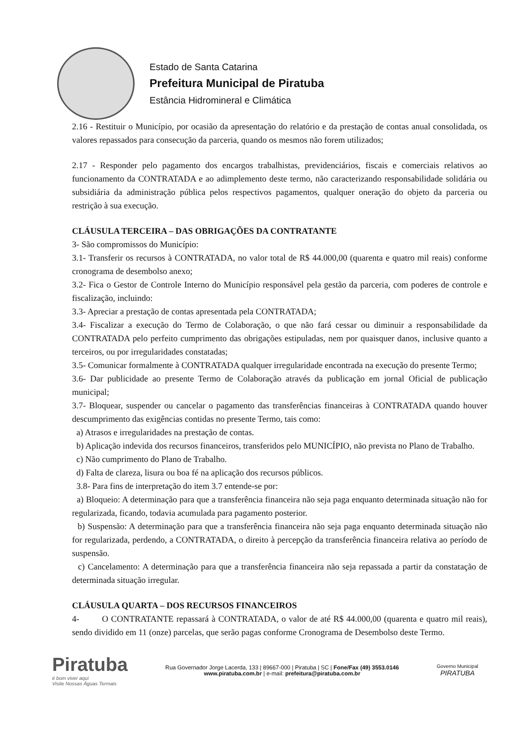Estado de Santa Catarina
Prefeitura Municipal de Piratuba
Estância Hidromineral e Climática
2.16 - Restituir o Município, por ocasião da apresentação do relatório e da prestação de contas anual consolidada, os valores repassados para consecução da parceria, quando os mesmos não forem utilizados;
2.17 - Responder pelo pagamento dos encargos trabalhistas, previdenciários, fiscais e comerciais relativos ao funcionamento da CONTRATADA e ao adimplemento deste termo, não caracterizando responsabilidade solidária ou subsidiária da administração pública pelos respectivos pagamentos, qualquer oneração do objeto da parceria ou restrição à sua execução.
CLÁUSULA TERCEIRA – DAS OBRIGAÇÕES DA CONTRATANTE
3- São compromissos do Município:
3.1- Transferir os recursos à CONTRATADA, no valor total de R$ 44.000,00 (quarenta e quatro mil reais) conforme cronograma de desembolso anexo;
3.2- Fica o Gestor de Controle Interno do Município responsável pela gestão da parceria, com poderes de controle e fiscalização, incluindo:
3.3- Apreciar a prestação de contas apresentada pela CONTRATADA;
3.4- Fiscalizar a execução do Termo de Colaboração, o que não fará cessar ou diminuir a responsabilidade da CONTRATADA pelo perfeito cumprimento das obrigações estipuladas, nem por quaisquer danos, inclusive quanto a terceiros, ou por irregularidades constatadas;
3.5- Comunicar formalmente à CONTRATADA qualquer irregularidade encontrada na execução do presente Termo;
3.6- Dar publicidade ao presente Termo de Colaboração através da publicação em jornal Oficial de publicação municipal;
3.7- Bloquear, suspender ou cancelar o pagamento das transferências financeiras à CONTRATADA quando houver descumprimento das exigências contidas no presente Termo, tais como:
a) Atrasos e irregularidades na prestação de contas.
b) Aplicação indevida dos recursos financeiros, transferidos pelo MUNICÍPIO, não prevista no Plano de Trabalho.
c) Não cumprimento do Plano de Trabalho.
d) Falta de clareza, lisura ou boa fé na aplicação dos recursos públicos.
3.8- Para fins de interpretação do item 3.7 entende-se por:
a) Bloqueio: A determinação para que a transferência financeira não seja paga enquanto determinada situação não for regularizada, ficando, todavia acumulada para pagamento posterior.
b) Suspensão: A determinação para que a transferência financeira não seja paga enquanto determinada situação não for regularizada, perdendo, a CONTRATADA, o direito à percepção da transferência financeira relativa ao período de suspensão.
c) Cancelamento: A determinação para que a transferência financeira não seja repassada a partir da constatação de determinada situação irregular.
CLÁUSULA QUARTA – DOS RECURSOS FINANCEIROS
4- O CONTRATANTE repassará à CONTRATADA, o valor de até R$ 44.000,00 (quarenta e quatro mil reais), sendo dividido em 11 (onze) parcelas, que serão pagas conforme Cronograma de Desembolso deste Termo.
Piratuba
é bom viver aqui
Visite Nossas Águas Termais
Rua Governador Jorge Lacerda, 133 | 89667-000 | Piratuba | SC | Fone/Fax (49) 3553.0146
www.piratuba.com.br | e-mail: prefeitura@piratuba.com.br
Governo Municipal
PIRATUBA